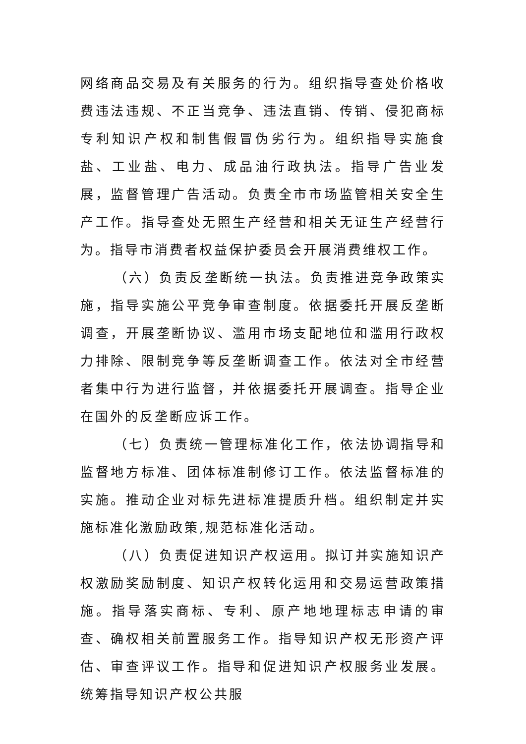网络商品交易及有关服务的行为。组织指导查处价格收费违法违规、不正当竞争、违法直销、传销、侵犯商标专利知识产权和制售假冒伪劣行为。组织指导实施食盐、工业盐、电力、成品油行政执法。指导广告业发展，监督管理广告活动。负责全市市场监管相关安全生产工作。指导查处无照生产经营和相关无证生产经营行为。指导市消费者权益保护委员会开展消费维权工作。
（六）负责反垄断统一执法。负责推进竞争政策实施，指导实施公平竞争审查制度。依据委托开展反垄断调查，开展垄断协议、滥用市场支配地位和滥用行政权力排除、限制竞争等反垄断调查工作。依法对全市经营者集中行为进行监督，并依据委托开展调查。指导企业在国外的反垄断应诉工作。
（七）负责统一管理标准化工作，依法协调指导和监督地方标准、团体标准制修订工作。依法监督标准的实施。推动企业对标先进标准提质升档。组织制定并实施标准化激励政策,规范标准化活动。
（八）负责促进知识产权运用。拟订并实施知识产权激励奖励制度、知识产权转化运用和交易运营政策措施。指导落实商标、专利、原产地地理标志申请的审查、确权相关前置服务工作。指导知识产权无形资产评估、审查评议工作。指导和促进知识产权服务业发展。统筹指导知识产权公共服